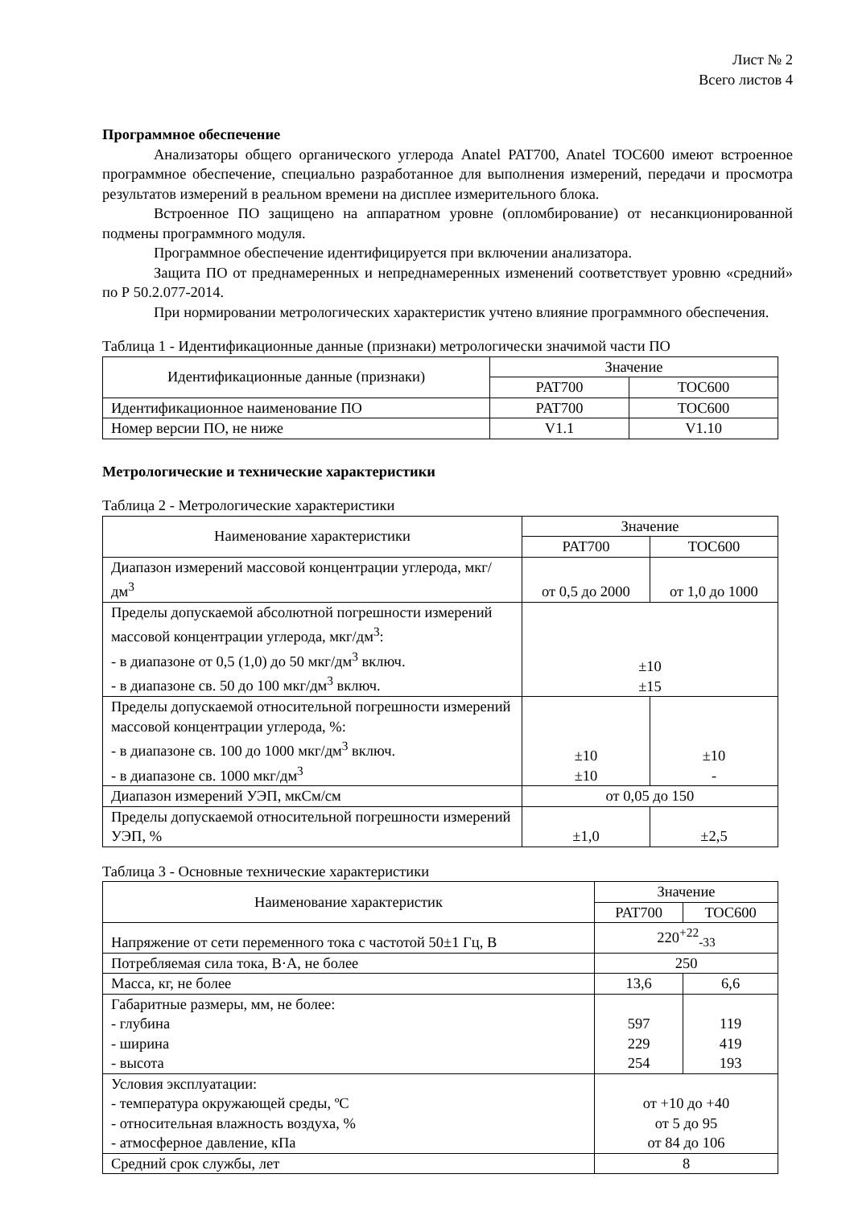Лист № 2
Всего листов 4
Программное обеспечение
Анализаторы общего органического углерода Anatel PAT700, Anatel TOC600 имеют встроенное программное обеспечение, специально разработанное для выполнения измерений, передачи и просмотра результатов измерений в реальном времени на дисплее измерительного блока.
Встроенное ПО защищено на аппаратном уровне (опломбирование) от несанкционированной подмены программного модуля.
Программное обеспечение идентифицируется при включении анализатора.
Защита ПО от преднамеренных и непреднамеренных изменений соответствует уровню «средний» по Р 50.2.077-2014.
При нормировании метрологических характеристик учтено влияние программного обеспечения.
Таблица 1 - Идентификационные данные (признаки) метрологически значимой части ПО
| Идентификационные данные (признаки) | Значение | |
| | PAT700 | TOC600 |
| Идентификационное наименование ПО | PAT700 | TOC600 |
| Номер версии ПО, не ниже | V1.1 | V1.10 |
Метрологические и технические характеристики
Таблица 2 - Метрологические характеристики
| Наименование характеристики | Значение | |
| | PAT700 | TOC600 |
| Диапазон измерений массовой концентрации углерода, мкг/дм<sup>3</sup> | от 0,5 до 2000 | от 1,0 до 1000 |
| Пределы допускаемой абсолютной погрешности измерений массовой концентрации углерода, мкг/дм<sup>3</sup>: - в диапазоне от 0,5 (1,0) до 50 мкг/дм<sup>3</sup> включ. - в диапазоне св. 50 до 100 мкг/дм<sup>3</sup> включ. | ±10 ±15 | |
| Пределы допускаемой относительной погрешности измерений массовой концентрации углерода, %: - в диапазоне св. 100 до 1000 мкг/дм<sup>3</sup> включ. - в диапазоне св. 1000 мкг/дм<sup>3</sup> | ±10 ±10 | ±10 - |
| Диапазон измерений УЭП, мкСм/см | от 0,05 до 150 | |
| Пределы допускаемой относительной погрешности измерений УЭП, % | ±1,0 | ±2,5 |
Таблица 3 - Основные технические характеристики
| Наименование характеристик | Значение | |
| | PAT700 | TOC600 |
| Напряжение от сети переменного тока с частотой 50±1 Гц, В | 220<sup>+22</sup><sub>-33</sub> | |
| Потребляемая сила тока, В·А, не более | 250 | |
| Масса, кг, не более | 13,6 | 6,6 |
| Габаритные размеры, мм, не более: - глубина - ширина - высота | 597 229 254 | 119 419 193 |
| Условия эксплуатации: - температура окружающей среды, ºС - относительная влажность воздуха, % - атмосферное давление, кПа | от +10 до +40 от 5 до 95 от 84 до 106 | |
| Средний срок службы, лет | 8 | |